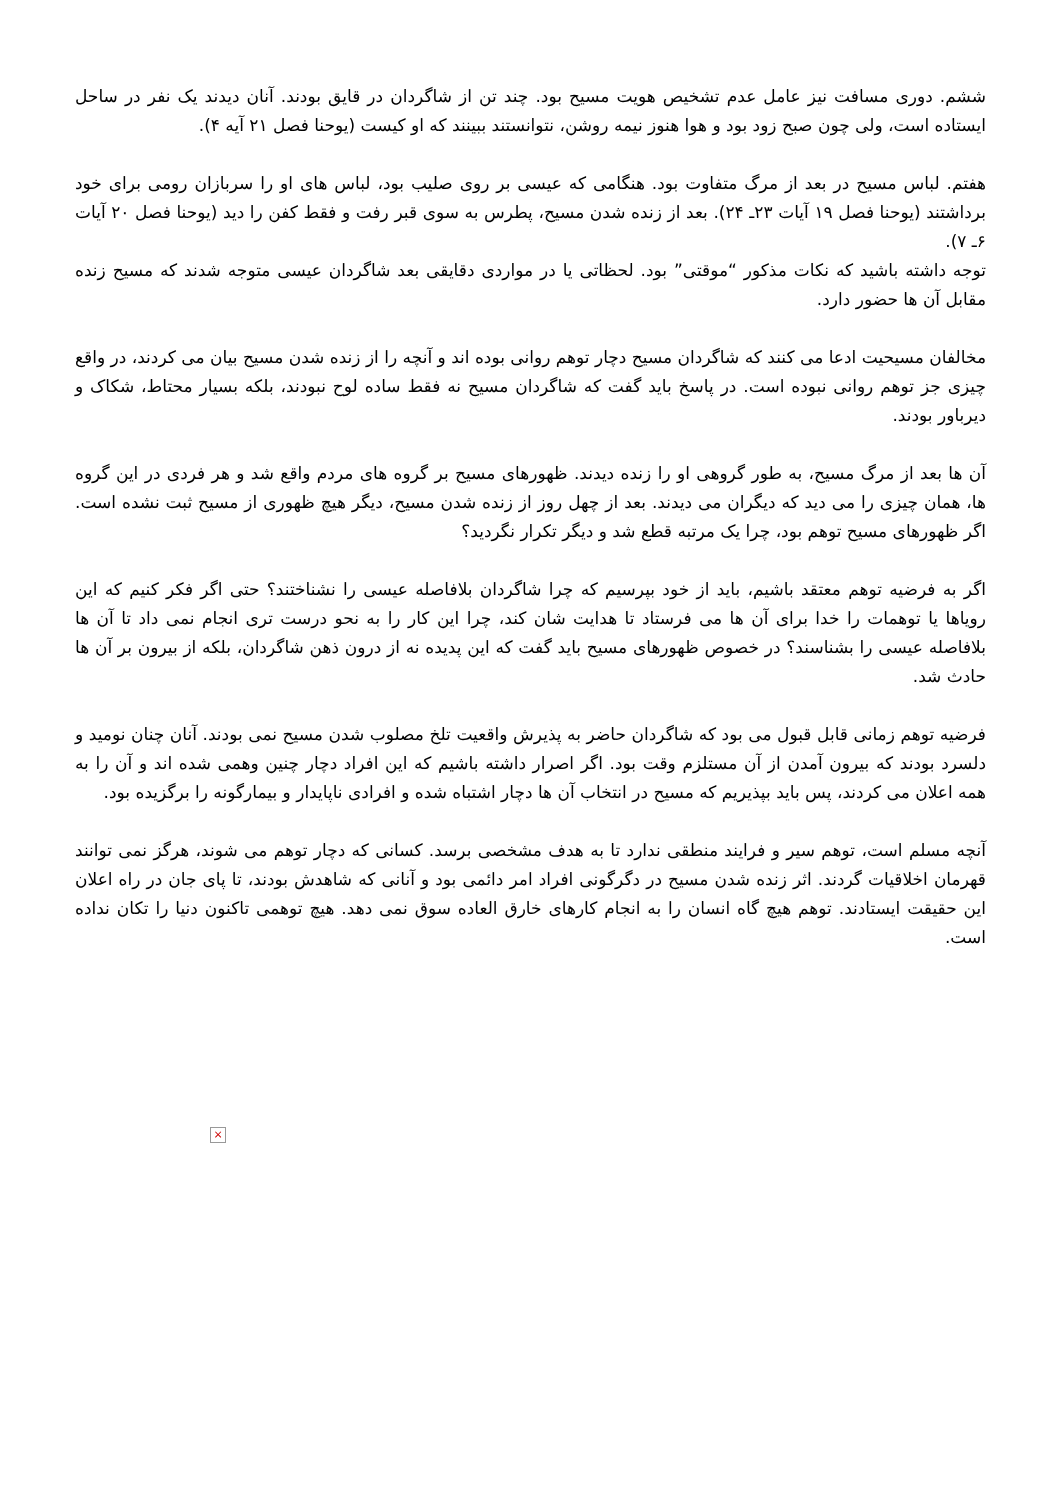ششم. دوری مسافت نیز عامل عدم تشخیص هویت مسیح بود. چند تن از شاگردان در قایق بودند. آنان دیدند یک نفر در ساحل ایستاده است، ولی چون صبح زود بود و هوا هنوز نیمه روشن، نتوانستند ببینند که او کیست (یوحنا فصل ۲۱ آیه ۴).
هفتم. لباس مسیح در بعد از مرگ متفاوت بود. هنگامی که عیسی بر روی صلیب بود، لباس های او را سربازان رومی برای خود برداشتند (یوحنا فصل ۱۹ آیات ۲۳ـ ۲۴). بعد از زنده شدن مسیح، پطرس به سوی قبر رفت و فقط کفن را دید (یوحنا فصل ۲۰ آیات ۶ـ ۷).
توجه داشته باشید که نکات مذکور “موقتی” بود. لحظاتی یا در مواردی دقایقی بعد شاگردان عیسی متوجه شدند که مسیح زنده مقابل آن ها حضور دارد.
مخالفان مسیحیت ادعا می کنند که شاگردان مسیح دچار توهم روانی بوده اند و آنچه را از زنده شدن مسیح بیان می کردند، در واقع چیزی جز توهم روانی نبوده است. در پاسخ باید گفت که شاگردان مسیح نه فقط ساده لوح نبودند، بلکه بسیار محتاط، شکاک و دیرباور بودند.
آن ها بعد از مرگ مسیح، به طور گروهی او را زنده دیدند. ظهورهای مسیح بر گروه های مردم واقع شد و هر فردی در این گروه ها، همان چیزی را می دید که دیگران می دیدند. بعد از چهل روز از زنده شدن مسیح، دیگر هیچ ظهوری از مسیح ثبت نشده است. اگر ظهورهای مسیح توهم بود، چرا یک مرتبه قطع شد و دیگر تکرار نگردید؟
اگر به فرضیه توهم معتقد باشیم، باید از خود بپرسیم که چرا شاگردان بلافاصله عیسی را نشناختند؟ حتی اگر فکر کنیم که این رویاها یا توهمات را خدا برای آن ها می فرستاد تا هدایت شان کند، چرا این کار را به نحو درست تری انجام نمی داد تا آن ها بلافاصله عیسی را بشناسند؟ در خصوص ظهورهای مسیح باید گفت که این پدیده نه از درون ذهن شاگردان، بلکه از بیرون بر آن ها حادث شد.
فرضیه توهم زمانی قابل قبول می بود که شاگردان حاضر به پذیرش واقعیت تلخ مصلوب شدن مسیح نمی بودند. آنان چنان نومید و دلسرد بودند که بیرون آمدن از آن مستلزم وقت بود. اگر اصرار داشته باشیم که این افراد دچار چنین وهمی شده اند و آن را به همه اعلان می کردند، پس باید بپذیریم که مسیح در انتخاب آن ها دچار اشتباه شده و افرادی ناپایدار و بیمارگونه را برگزیده بود.
آنچه مسلم است، توهم سیر و فرایند منطقی ندارد تا به هدف مشخصی برسد. کسانی که دچار توهم می شوند، هرگز نمی توانند قهرمان اخلاقیات گردند. اثر زنده شدن مسیح در دگرگونی افراد امر دائمی بود و آنانی که شاهدش بودند، تا پای جان در راه اعلان این حقیقت ایستادند. توهم هیچ گاه انسان را به انجام کارهای خارق العاده سوق نمی دهد. هیچ توهمی تاکنون دنیا را تکان نداده است.
×